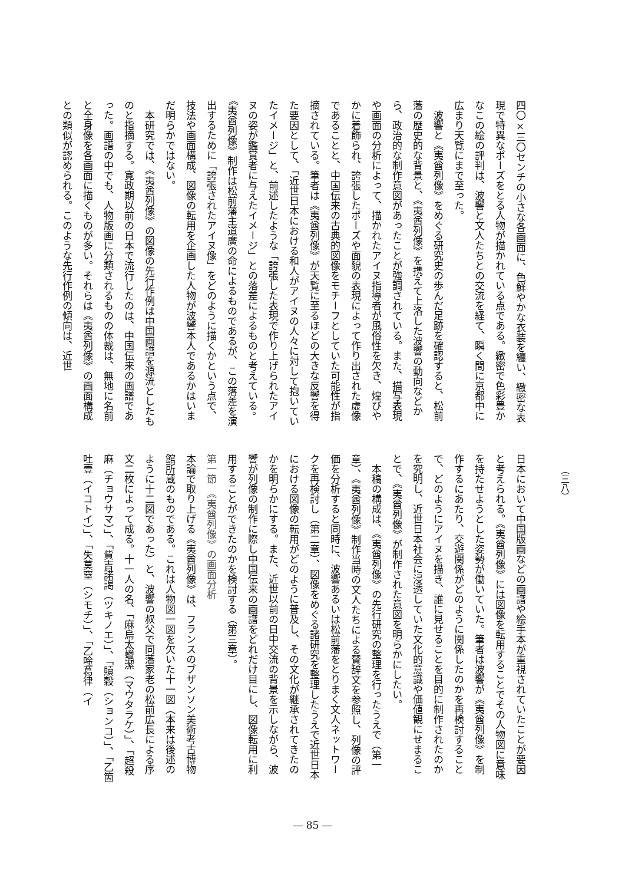（三八）
四〇×三〇センチの小さな各画面に、色鮮やかな衣装を纏い、緻密な表現で特異なポーズをとる人物が描かれている点である。緻密で色彩豊かなこの絵の評判は、波響と文人たちとの交流を経て、瞬く間に京都中に広まり天覧にまで至った。
　波響と《夷酋列像》をめぐる研究史の歩んだ足跡を確認すると、松前藩の歴史的な背景と、《夷酋列像》を携えて上洛した波響の動向などから、政治的な制作意図があったことが強調されている。また、描写表現や画面の分析によって、描かれたアイヌ指導者が風俗性を欠き、煌びやかに着飾られ、誇張したポーズや面貌の表現によって作り出された虚像であることと、中国伝来の古典的図像をモチーフとしていた可能性が指摘されている。筆者は《夷酋列像》が天覧に至るほどの大きな反響を得た要因として、「近世日本における和人がアイヌの人々に対して抱いていたイメージ」と、前述したような「誇張した表現で作り上げられたアイヌの姿が鑑賞者に与えたイメージ」との落差によるものと考えている。《夷酋列像》制作は松前藩主道廣の命によるものであるが、この落差を演出するために「誇張されたアイヌ像」をどのように描くかという点で、技法や画面構成、図像の転用を企画した人物が波響本人であるかはいまだ明らかではない。
　本研究では、《夷酋列像》の図像の先行作例は中国画譜を源流としたものと指摘する。寛政期以前の日本で流行したのは、中国伝来の画譜であった。画譜の中でも、人物版画に分類されるものの体裁は、無地に名前と全身像を各画面に描くものが多い。それらは《夷酋列像》の画面構成との類似が認められる。このような先行作例の傾向は、近世
日本において中国版画などの画譜や絵手本が重視されていたことが要因と考えられる。《夷酋列像》には図像を転用することでその人物図に意味を持たせようとした姿勢が働いていた。筆者は波響が《夷酋列像》を制作するにあたり、交遊関係がどのように関係したのかを再検討することで、どのようにアイヌを描き、誰に見せることを目的に制作されたのかを究明し、近世日本社会に浸透していた文化的意識や価値観にせまることで、《夷酋列像》が制作された意図を明らかにしたい。
　本稿の構成は、《夷酋列像》の先行研究の整理を行ったうえで（第一章）、《夷酋列像》制作当時の文人たちによる賛辞文を参照し、列像の評価を分析すると同時に、波響あるいは松前藩をとりまく文人ネットワークを再検討し（第二章）、図像をめぐる諸研究を整理したうえで近世日本における図像の転用がどのように普及し、その文化が継承されてきたのかを明らかにする。また、近世以前の日中交流の背景を示しながら、波響が列像の制作に際し中国伝来の画譜をどれだけ目にし、図像転用に利用することができたのかを検討する（第三章）。
第一節　《夷酋列像》の画面分析
本論で取り上げる《夷酋列像》は、フランスのブザンソン美術考古博物館所蔵のものである。これは人物図一図を欠いた十一図（本来は後述のように十二図であった）と、波響の叔父で同藩家老の松前広長による序文二枚によって成る。十一人の名、「麻烏太蠟潔（マウタラケ）」、「超殺麻（チョウサマ）」、「貲吉諾謁（ツキノエ）」、「贖穀（ションコ）」、「乙箇吐壹（イコトイ）」、「失莫窒（シモチ）」、「乙唫葛律（イ
― 85 ―